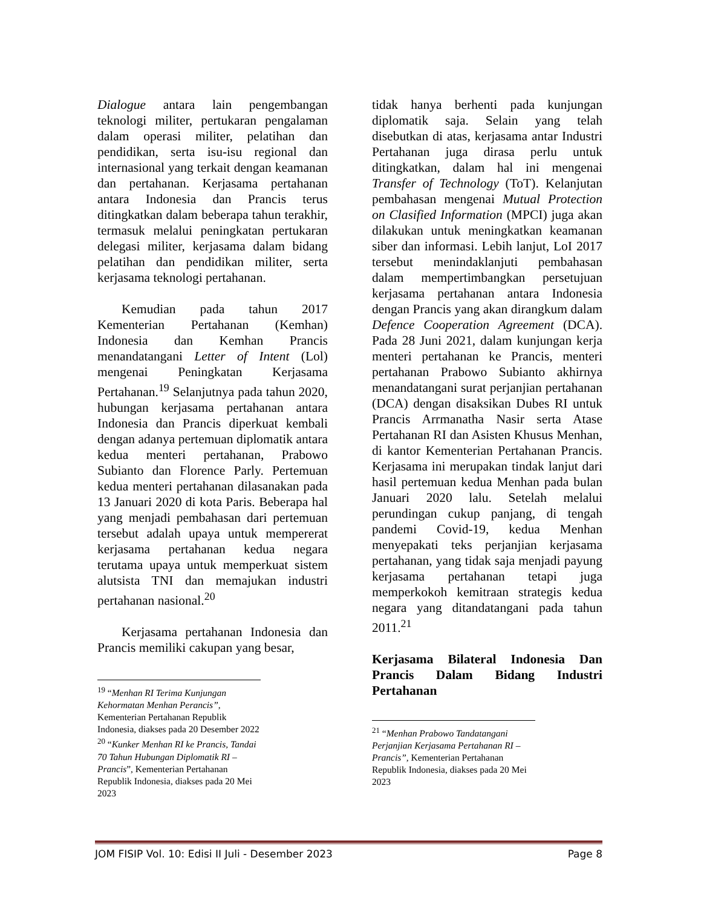Dialogue antara lain pengembangan teknologi militer, pertukaran pengalaman dalam operasi militer, pelatihan dan pendidikan, serta isu-isu regional dan internasional yang terkait dengan keamanan dan pertahanan. Kerjasama pertahanan antara Indonesia dan Prancis terus ditingkatkan dalam beberapa tahun terakhir, termasuk melalui peningkatan pertukaran delegasi militer, kerjasama dalam bidang pelatihan dan pendidikan militer, serta kerjasama teknologi pertahanan.
Kemudian pada tahun 2017 Kementerian Pertahanan (Kemhan) Indonesia dan Kemhan Prancis menandatangani Letter of Intent (Lol) mengenai Peningkatan Kerjasama Pertahanan.<sup>19</sup> Selanjutnya pada tahun 2020, hubungan kerjasama pertahanan antara Indonesia dan Prancis diperkuat kembali dengan adanya pertemuan diplomatik antara kedua menteri pertahanan, Prabowo Subianto dan Florence Parly. Pertemuan kedua menteri pertahanan dilasanakan pada 13 Januari 2020 di kota Paris. Beberapa hal yang menjadi pembahasan dari pertemuan tersebut adalah upaya untuk mempererat kerjasama pertahanan kedua negara terutama upaya untuk memperkuat sistem alutsista TNI dan memajukan industri pertahanan nasional.<sup>20</sup>
Kerjasama pertahanan Indonesia dan Prancis memiliki cakupan yang besar,
<sup>19</sup> “Menhan RI Terima Kunjungan Kehormatan Menhan Perancis”, Kementerian Pertahanan Republik Indonesia, diakses pada 20 Desember 2022
<sup>20</sup> “Kunker Menhan RI ke Prancis, Tandai 70 Tahun Hubungan Diplomatik RI – Prancis”, Kementerian Pertahanan Republik Indonesia, diakses pada 20 Mei 2023
tidak hanya berhenti pada kunjungan diplomatik saja. Selain yang telah disebutkan di atas, kerjasama antar Industri Pertahanan juga dirasa perlu untuk ditingkatkan, dalam hal ini mengenai Transfer of Technology (ToT). Kelanjutan pembahasan mengenai Mutual Protection on Clasified Information (MPCI) juga akan dilakukan untuk meningkatkan keamanan siber dan informasi. Lebih lanjut, LoI 2017 tersebut menindaklanjuti pembahasan dalam mempertimbangkan persetujuan kerjasama pertahanan antara Indonesia dengan Prancis yang akan dirangkum dalam Defence Cooperation Agreement (DCA). Pada 28 Juni 2021, dalam kunjungan kerja menteri pertahanan ke Prancis, menteri pertahanan Prabowo Subianto akhirnya menandatangani surat perjanjian pertahanan (DCA) dengan disaksikan Dubes RI untuk Prancis Arrmanatha Nasir serta Atase Pertahanan RI dan Asisten Khusus Menhan, di kantor Kementerian Pertahanan Prancis. Kerjasama ini merupakan tindak lanjut dari hasil pertemuan kedua Menhan pada bulan Januari 2020 lalu. Setelah melalui perundingan cukup panjang, di tengah pandemi Covid-19, kedua Menhan menyepakati teks perjanjian kerjasama pertahanan, yang tidak saja menjadi payung kerjasama pertahanan tetapi juga memperkokoh kemitraan strategis kedua negara yang ditandatangani pada tahun 2011.<sup>21</sup>
Kerjasama Bilateral Indonesia Dan Prancis Dalam Bidang Industri Pertahanan
<sup>21</sup> “Menhan Prabowo Tandatangani Perjanjian Kerjasama Pertahanan RI – Prancis”, Kementerian Pertahanan Republik Indonesia, diakses pada 20 Mei 2023
JOM FISIP Vol. 10: Edisi II Juli - Desember 2023 Page 8